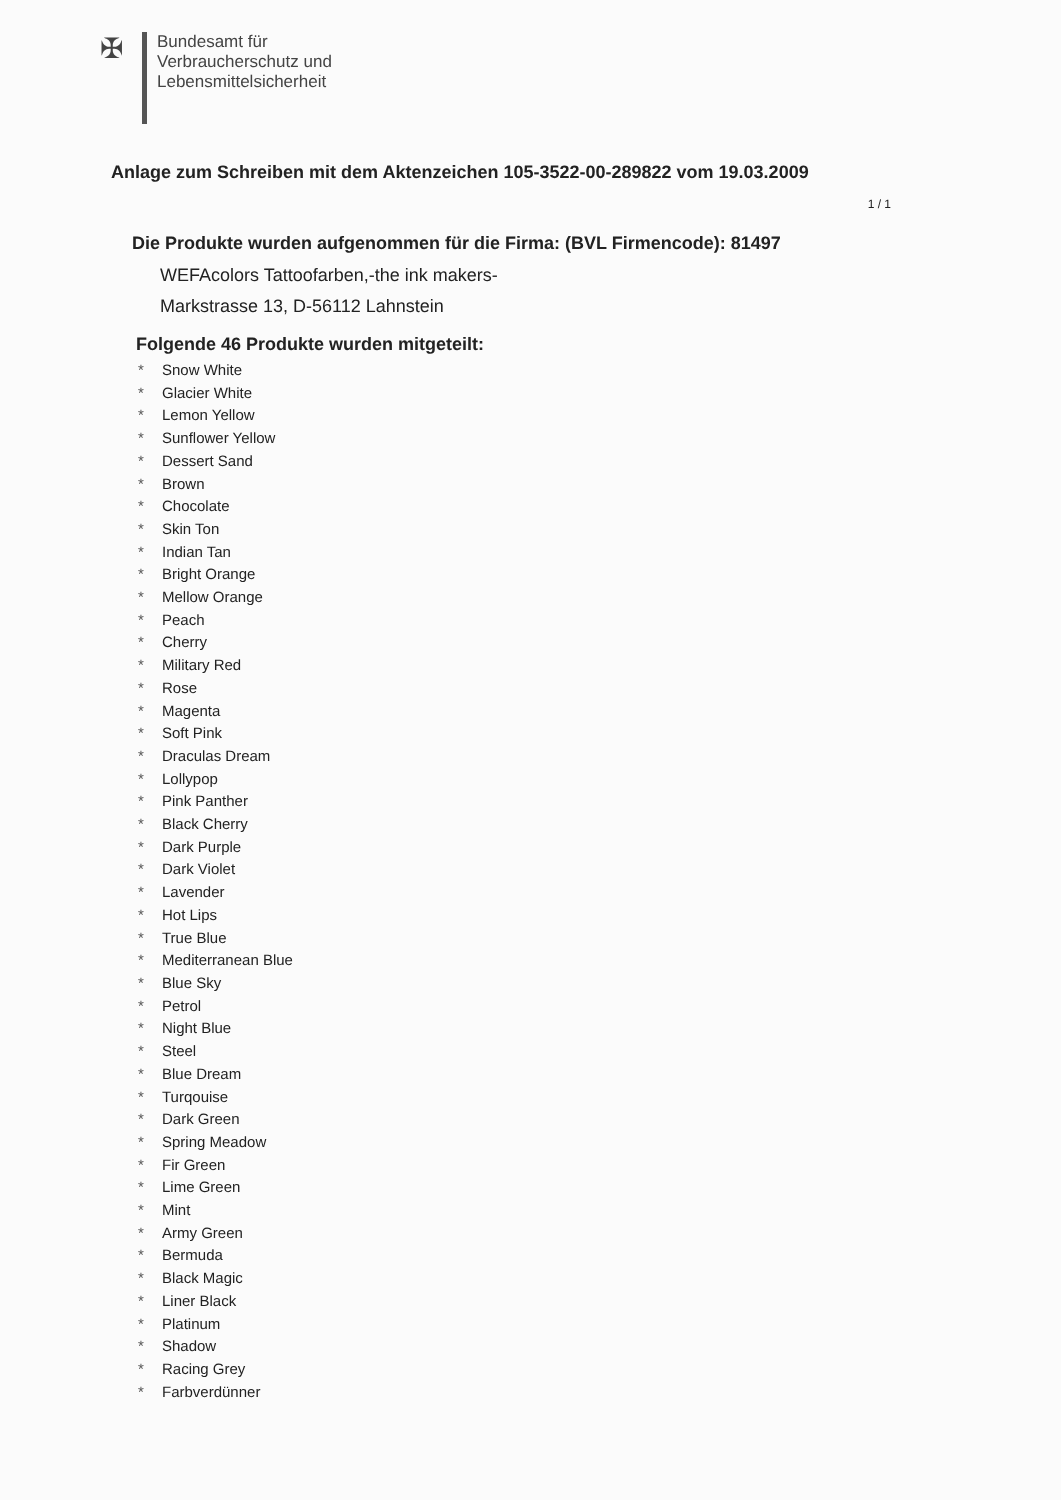✠
Bundesamt für
Verbraucherschutz und
Lebensmittelsicherheit
Anlage zum Schreiben mit dem Aktenzeichen 105-3522-00-289822 vom 19.03.2009
1 / 1
Die Produkte wurden aufgenommen für die Firma: (BVL Firmencode): 81497
WEFAcolors Tattoofarben,-the ink makers-
Markstrasse 13, D-56112 Lahnstein
Folgende 46 Produkte wurden mitgeteilt:
* Snow White
* Glacier White
* Lemon Yellow
* Sunflower Yellow
* Dessert Sand
* Brown
* Chocolate
* Skin Ton
* Indian Tan
* Bright Orange
* Mellow Orange
* Peach
* Cherry
* Military Red
* Rose
* Magenta
* Soft Pink
* Draculas Dream
* Lollypop
* Pink Panther
* Black Cherry
* Dark Purple
* Dark Violet
* Lavender
* Hot Lips
* True Blue
* Mediterranean Blue
* Blue Sky
* Petrol
* Night Blue
* Steel
* Blue Dream
* Turqouise
* Dark Green
* Spring Meadow
* Fir Green
* Lime Green
* Mint
* Army Green
* Bermuda
* Black Magic
* Liner Black
* Platinum
* Shadow
* Racing Grey
* Farbverdünner